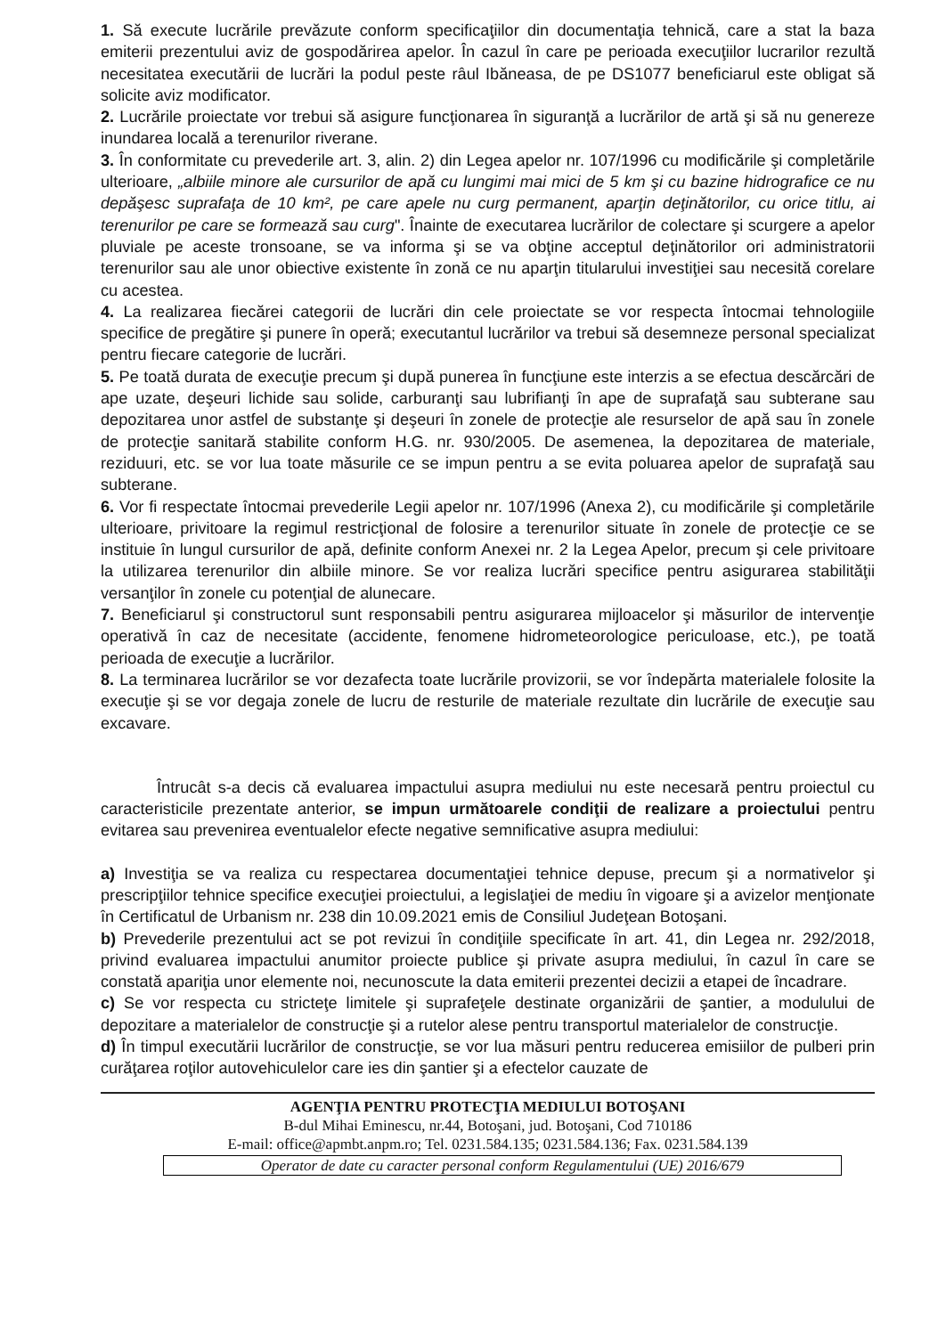1. Să execute lucrările prevăzute conform specificaţiilor din documentaţia tehnică, care a stat la baza emiterii prezentului aviz de gospodărirea apelor. În cazul în care pe perioada execuţiilor lucrarilor rezultă necesitatea executării de lucrări la podul peste râul Ibăneasa, de pe DS1077 beneficiarul este obligat să solicite aviz modificator.
2. Lucrările proiectate vor trebui să asigure funcţionarea în siguranţă a lucrărilor de artă şi să nu genereze inundarea locală a terenurilor riverane.
3. În conformitate cu prevederile art. 3, alin. 2) din Legea apelor nr. 107/1996 cu modificările şi completările ulterioare, „albiile minore ale cursurilor de apă cu lungimi mai mici de 5 km şi cu bazine hidrografice ce nu depăşesc suprafaţa de 10 km², pe care apele nu curg permanent, aparţin deţinătorilor, cu orice titlu, ai terenurilor pe care se formează sau curg". Înainte de executarea lucrărilor de colectare şi scurgere a apelor pluviale pe aceste tronsoane, se va informa şi se va obţine acceptul deţinătorilor ori administratorii terenurilor sau ale unor obiective existente în zonă ce nu aparţin titularului investiţiei sau necesită corelare cu acestea.
4. La realizarea fiecărei categorii de lucrări din cele proiectate se vor respecta întocmai tehnologiile specifice de pregătire şi punere în operă; executantul lucrărilor va trebui să desemneze personal specializat pentru fiecare categorie de lucrări.
5. Pe toată durata de execuţie precum şi după punerea în funcţiune este interzis a se efectua descărcări de ape uzate, deşeuri lichide sau solide, carburanţi sau lubrifianţi în ape de suprafaţă sau subterane sau depozitarea unor astfel de substanţe şi deşeuri în zonele de protecţie ale resurselor de apă sau în zonele de protecţie sanitară stabilite conform H.G. nr. 930/2005. De asemenea, la depozitarea de materiale, reziduuri, etc. se vor lua toate măsurile ce se impun pentru a se evita poluarea apelor de suprafaţă sau subterane.
6. Vor fi respectate întocmai prevederile Legii apelor nr. 107/1996 (Anexa 2), cu modificările şi completările ulterioare, privitoare la regimul restricţional de folosire a terenurilor situate în zonele de protecţie ce se instituie în lungul cursurilor de apă, definite conform Anexei nr. 2 la Legea Apelor, precum şi cele privitoare la utilizarea terenurilor din albiile minore. Se vor realiza lucrări specifice pentru asigurarea stabilităţii versanţilor în zonele cu potenţial de alunecare.
7. Beneficiarul şi constructorul sunt responsabili pentru asigurarea mijloacelor şi măsurilor de intervenţie operativă în caz de necesitate (accidente, fenomene hidrometeorologice periculoase, etc.), pe toată perioada de execuţie a lucrărilor.
8. La terminarea lucrărilor se vor dezafecta toate lucrările provizorii, se vor îndepărta materialele folosite la execuţie şi se vor degaja zonele de lucru de resturile de materiale rezultate din lucrările de execuţie sau excavare.
Întrucât s-a decis că evaluarea impactului asupra mediului nu este necesară pentru proiectul cu caracteristicile prezentate anterior, se impun următoarele condiţii de realizare a proiectului pentru evitarea sau prevenirea eventualelor efecte negative semnificative asupra mediului:
a) Investiţia se va realiza cu respectarea documentaţiei tehnice depuse, precum şi a normativelor şi prescripţiilor tehnice specifice execuţiei proiectului, a legislaţiei de mediu în vigoare şi a avizelor menţionate în Certificatul de Urbanism nr. 238 din 10.09.2021 emis de Consiliul Judeţean Botoşani.
b) Prevederile prezentului act se pot revizui în condiţiile specificate în art. 41, din Legea nr. 292/2018, privind evaluarea impactului anumitor proiecte publice şi private asupra mediului, în cazul în care se constată apariţia unor elemente noi, necunoscute la data emiterii prezentei decizii a etapei de încadrare.
c) Se vor respecta cu stricteţe limitele şi suprafeţele destinate organizării de şantier, a modulului de depozitare a materialelor de construcţie şi a rutelor alese pentru transportul materialelor de construcţie.
d) În timpul executării lucrărilor de construcţie, se vor lua măsuri pentru reducerea emisiilor de pulberi prin curăţarea roţilor autovehiculelor care ies din şantier şi a efectelor cauzate de
AGENŢIA PENTRU PROTECŢIA MEDIULUI BOTOŞANI
B-dul Mihai Eminescu, nr.44, Botoşani, jud. Botoşani, Cod 710186
E-mail: office@apmbt.anpm.ro; Tel. 0231.584.135; 0231.584.136; Fax. 0231.584.139
Operator de date cu caracter personal conform Regulamentului (UE) 2016/679